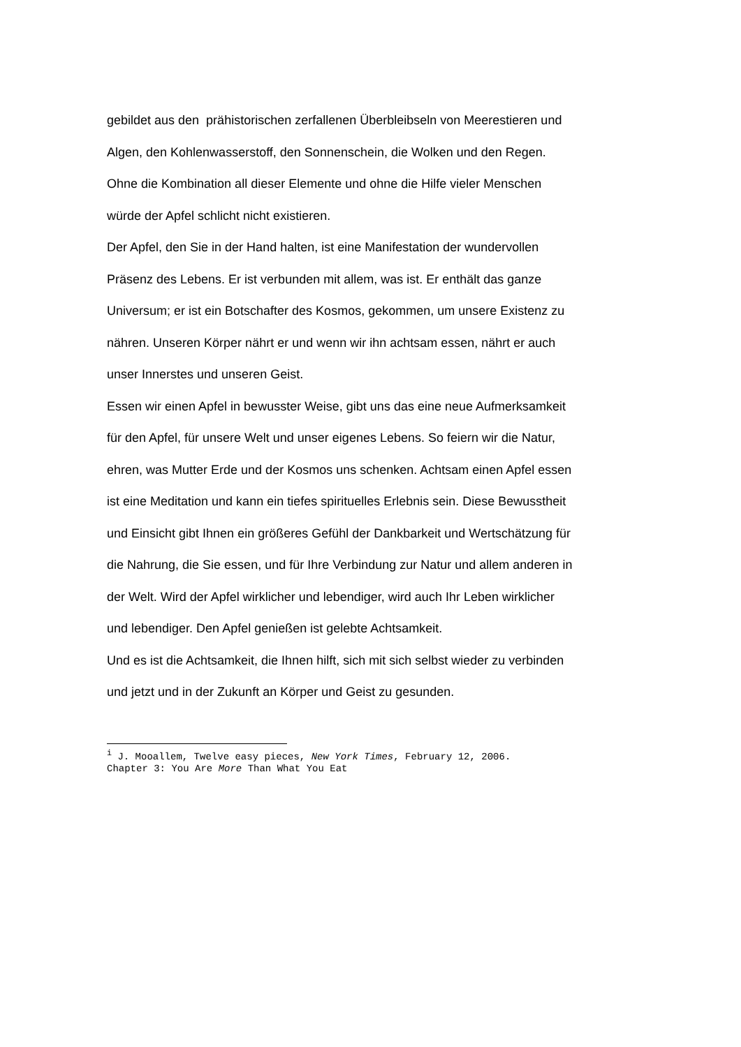gebildet aus den prähistorischen zerfallenen Überbleibseln von Meerestieren und
Algen, den Kohlenwasserstoff, den Sonnenschein, die Wolken und den Regen.
Ohne die Kombination all dieser Elemente und ohne die Hilfe vieler Menschen
würde der Apfel schlicht nicht existieren.
Der Apfel, den Sie in der Hand halten, ist eine Manifestation der wundervollen
Präsenz des Lebens. Er ist verbunden mit allem, was ist. Er enthält das ganze
Universum; er ist ein Botschafter des Kosmos, gekommen, um unsere Existenz zu
nähren. Unseren Körper nährt er und wenn wir ihn achtsam essen, nährt er auch
unser Innerstes und unseren Geist.
Essen wir einen Apfel in bewusster Weise, gibt uns das eine neue Aufmerksamkeit
für den Apfel, für unsere Welt und unser eigenes Lebens. So feiern wir die Natur,
ehren, was Mutter Erde und der Kosmos uns schenken. Achtsam einen Apfel essen
ist eine Meditation und kann ein tiefes spirituelles Erlebnis sein. Diese Bewusstheit
und Einsicht gibt Ihnen ein größeres Gefühl der Dankbarkeit und Wertschätzung für
die Nahrung, die Sie essen, und für Ihre Verbindung zur Natur und allem anderen in
der Welt. Wird der Apfel wirklicher und lebendiger, wird auch Ihr Leben wirklicher
und lebendiger. Den Apfel genießen ist gelebte Achtsamkeit.
Und es ist die Achtsamkeit, die Ihnen hilft, sich mit sich selbst wieder zu verbinden
und jetzt und in der Zukunft an Körper und Geist zu gesunden.
<sup>i</sup> J. Mooallem, Twelve easy pieces, New York Times, February 12, 2006.
Chapter 3: You Are More Than What You Eat